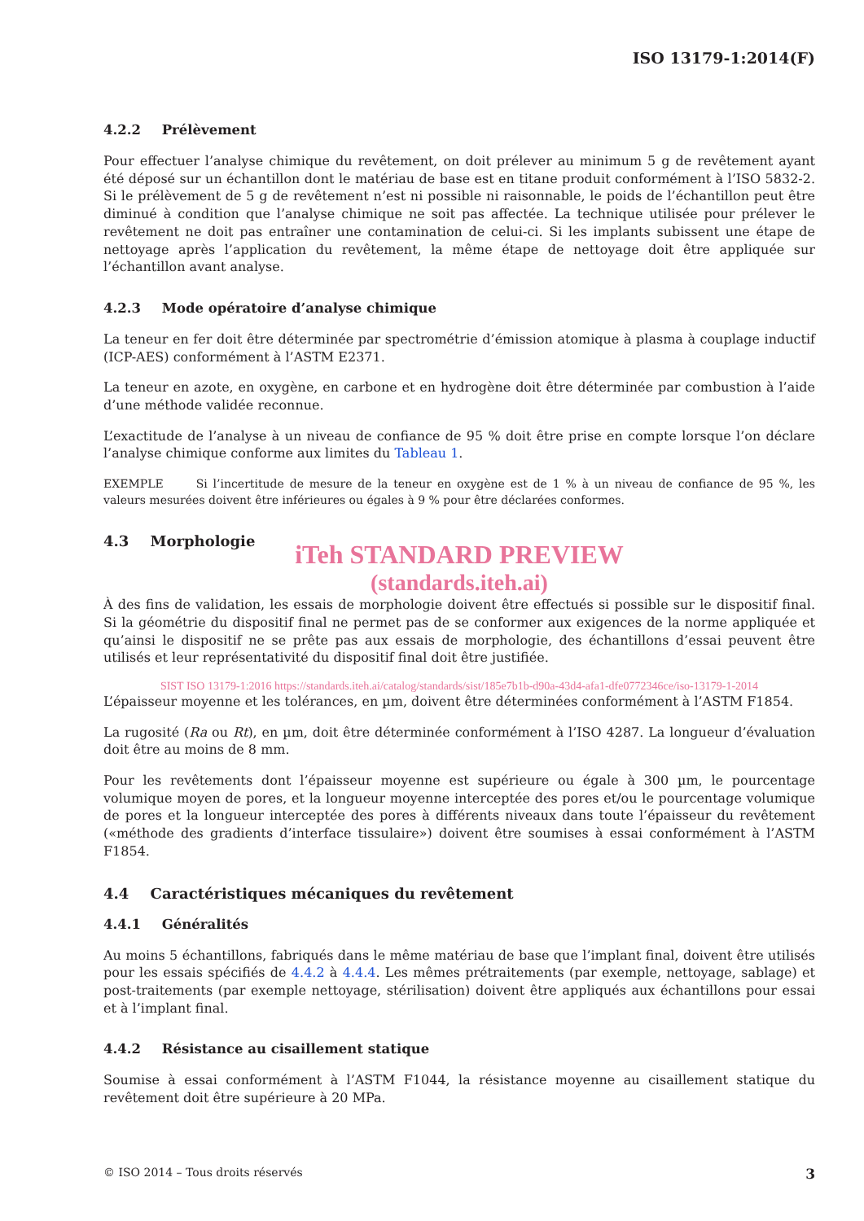ISO 13179-1:2014(F)
4.2.2 Prélèvement
Pour effectuer l’analyse chimique du revêtement, on doit prélever au minimum 5 g de revêtement ayant été déposé sur un échantillon dont le matériau de base est en titane produit conformément à l’ISO 5832-2. Si le prélèvement de 5 g de revêtement n’est ni possible ni raisonnable, le poids de l’échantillon peut être diminué à condition que l’analyse chimique ne soit pas affectée. La technique utilisée pour prélever le revêtement ne doit pas entraîner une contamination de celui-ci. Si les implants subissent une étape de nettoyage après l’application du revêtement, la même étape de nettoyage doit être appliquée sur l’échantillon avant analyse.
4.2.3 Mode opératoire d’analyse chimique
La teneur en fer doit être déterminée par spectrométrie d’émission atomique à plasma à couplage inductif (ICP-AES) conformément à l’ASTM E2371.
La teneur en azote, en oxygène, en carbone et en hydrogène doit être déterminée par combustion à l’aide d’une méthode validée reconnue.
L’exactitude de l’analyse à un niveau de confiance de 95 % doit être prise en compte lorsque l’on déclare l’analyse chimique conforme aux limites du Tableau 1.
EXEMPLE Si l’incertitude de mesure de la teneur en oxygène est de 1 % à un niveau de confiance de 95 %, les valeurs mesurées doivent être inférieures ou égales à 9 % pour être déclarées conformes.
4.3 Morphologie
iTeh STANDARD PREVIEW
(standards.iteh.ai)
À des fins de validation, les essais de morphologie doivent être effectués si possible sur le dispositif final. Si la géométrie du dispositif final ne permet pas de se conformer aux exigences de la norme appliquée et qu’ainsi le dispositif ne se prête pas aux essais de morphologie, des échantillons d’essai peuvent être utilisés et leur représentativité du dispositif final doit être justifiée.
SIST ISO 13179-1:2016 https://standards.iteh.ai/catalog/standards/sist/185e7b1b-d90a-43d4-afa1-dfe0772346ce/iso-13179-1-2014
L’épaisseur moyenne et les tolérances, en µm, doivent être déterminées conformément à l’ASTM F1854.
La rugosité (Ra ou Rt), en µm, doit être déterminée conformément à l’ISO 4287. La longueur d’évaluation doit être au moins de 8 mm.
Pour les revêtements dont l’épaisseur moyenne est supérieure ou égale à 300 µm, le pourcentage volumique moyen de pores, et la longueur moyenne interceptée des pores et/ou le pourcentage volumique de pores et la longueur interceptée des pores à différents niveaux dans toute l’épaisseur du revêtement («méthode des gradients d’interface tissulaire») doivent être soumises à essai conformément à l’ASTM F1854.
4.4 Caractéristiques mécaniques du revêtement
4.4.1 Généralités
Au moins 5 échantillons, fabriqués dans le même matériau de base que l’implant final, doivent être utilisés pour les essais spécifiés de 4.4.2 à 4.4.4. Les mêmes prétraitements (par exemple, nettoyage, sablage) et post-traitements (par exemple nettoyage, stérilisation) doivent être appliqués aux échantillons pour essai et à l’implant final.
4.4.2 Résistance au cisaillement statique
Soumise à essai conformément à l’ASTM F1044, la résistance moyenne au cisaillement statique du revêtement doit être supérieure à 20 MPa.
© ISO 2014 – Tous droits réservés 3